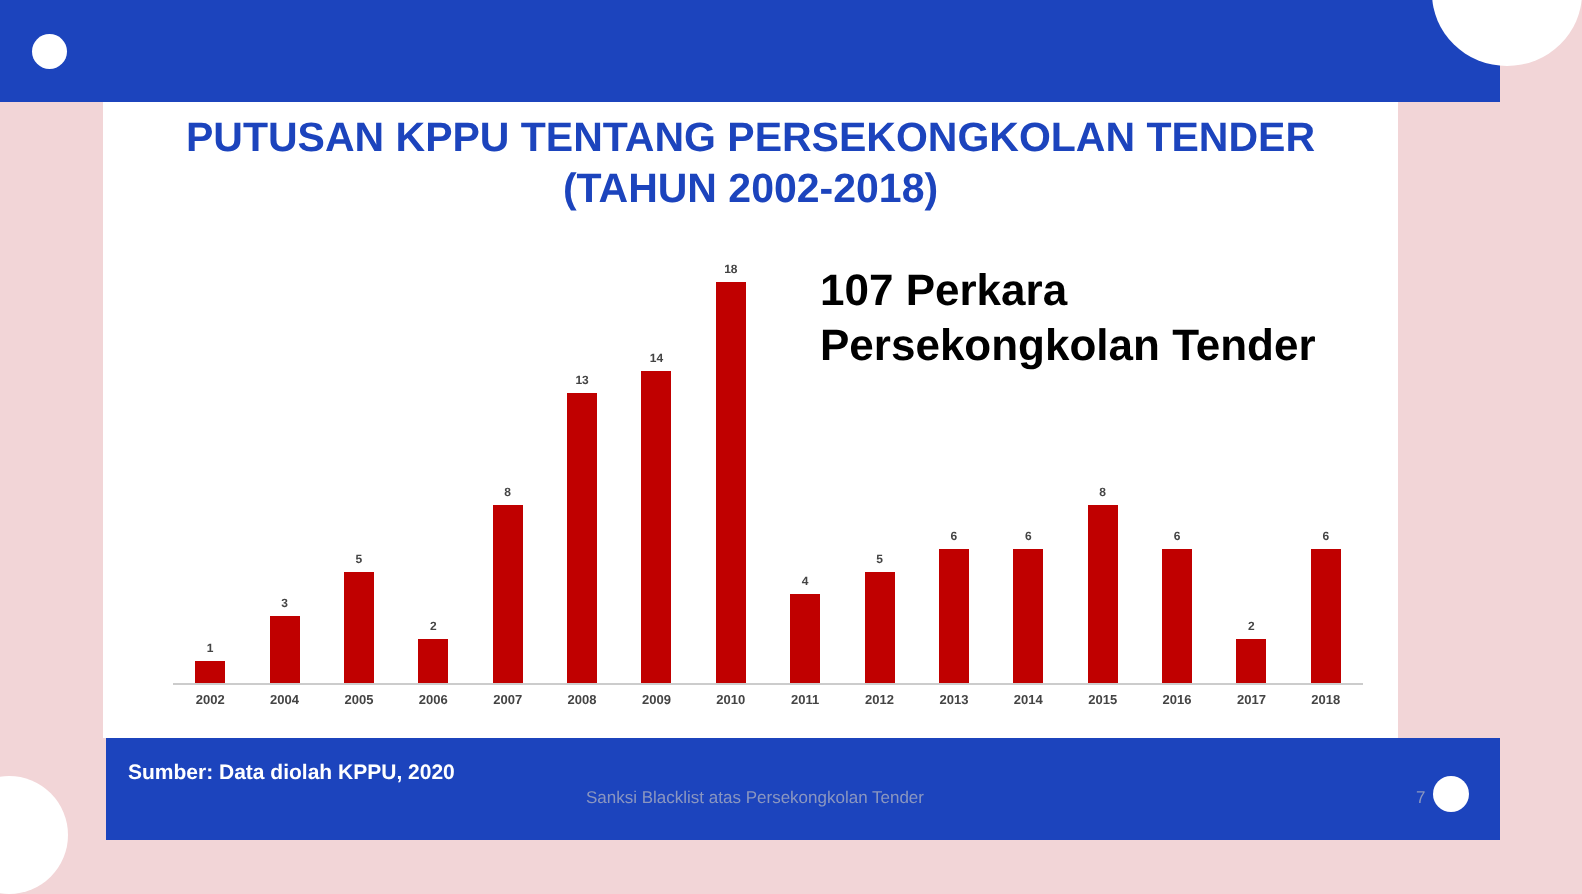PUTUSAN KPPU TENTANG PERSEKONGKOLAN TENDER
(TAHUN 2002-2018)
1
3
5
2
8
13
14
18
4
5
6
6
8
6
2
6
2002 2004 2005 2006 2007 2008 2009 2010 2011 2012 2013 2014 2015 2016 2017 2018
107 Perkara
Persekongkolan Tender
Sumber: Data diolah KPPU, 2020
Sanksi Blacklist atas Persekongkolan Tender
7